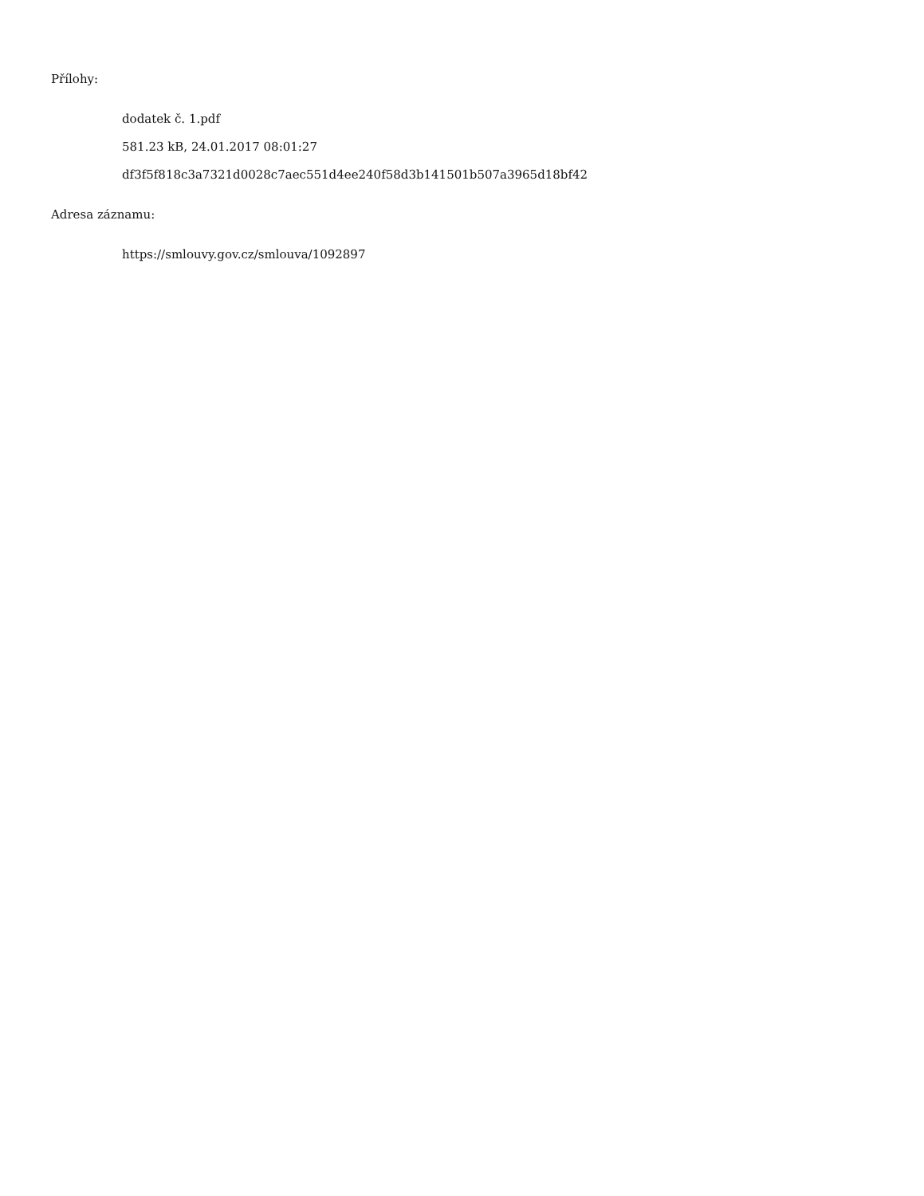Přílohy:
dodatek č. 1.pdf
581.23 kB, 24.01.2017 08:01:27
df3f5f818c3a7321d0028c7aec551d4ee240f58d3b141501b507a3965d18bf42
Adresa záznamu:
https://smlouvy.gov.cz/smlouva/1092897